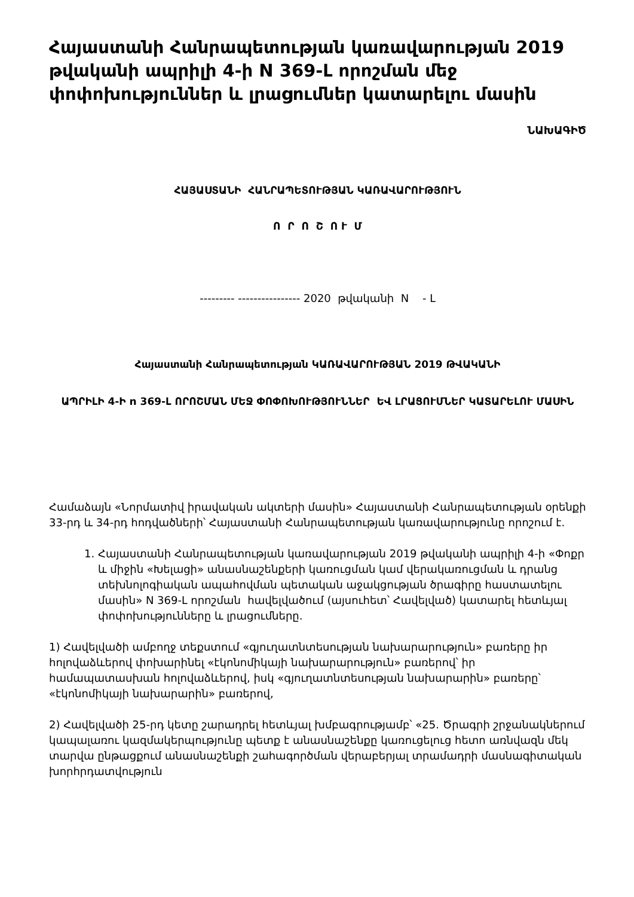Հայաստանի Հանրապետության կառավարության 2019 թվականի ապրիլի 4-ի N 369-Լ որոշման մեջ փոփոխություններ և լրացումներ կատարելու մասին
ՆԱԽԱԳԻԾ
ՀԱՅԱՍՏԱՆԻ ՀԱՆՐԱՊԵՏՈՒԹՅԱՆ ԿԱՌԱՎԱՐՈՒԹՅՈՒՆ
Ո Ր Ո Շ Ո Ւ Մ
--------- ---------------- 2020 թվականի N - Լ
Հայաստանի Հանրապետության ԿԱՌԱՎԱՐՈՒԹՅԱՆ 2019 ԹՎԱԿԱՆԻ
ԱՊՐԻԼԻ 4-Ի n 369-Լ ՈՐՈՇՄԱՆ ՄԵՋ ՓՈՓՈԽՈՒԹՅՈՒՆՆԵՐ ԵՎ ԼՐԱՑՈՒՄՆԵՐ ԿԱՏԱՐԵԼՈՒ ՄԱՍԻՆ
Համաձայն «Նորմատիվ իրավական ակտերի մասին» Հայաստանի Հանրապետության օրենքի 33-րդ և 34-րդ հոդվածների՝ Հայաստանի Հանրապետության կառավարությունը որոշում է.
1. Հայաստանի Հանրապետության կառավարության 2019 թվականի ապրիլի 4-ի «Փոքր և միջին «Խելացի» անասնաշենքերի կառուցման կամ վերակառուցման և դրանց տեխնոլոգիական ապահովման պետական աջակցության ծրագիրը հաստատելու մասին» N 369-Լ որոշման հավելվածում (այսուհետ՝ Հավելված) կատարել հետևյալ փոփոխությունները և լրացումները.
1) Հավելվածի ամբողջ տեքստում «գյուղատնտեսության նախարարություն» բառերը իր հոլովաձևերով փոխարինել «էկոնոմիկայի նախարարություն» բառերով՝ իր համապատասխան հոլովաձևերով, իսկ «գյուղատնտեսության նախարարին» բառերը՝ «էկոնոմիկայի նախարարին» բառերով,
2) Հավելվածի 25-րդ կետը շարադրել հետևյալ խմբագրությամբ՝ «25. Ծրագրի շրջանակներում կապալառու կազմակերպությունը պետք է անասնաշենքը կառուցելուց հետո առնվազն մեկ տարվա ընթացքում անասնաշենքի շահագործման վերաբերյալ տրամադրի մասնագիտական խորհրդատվություն